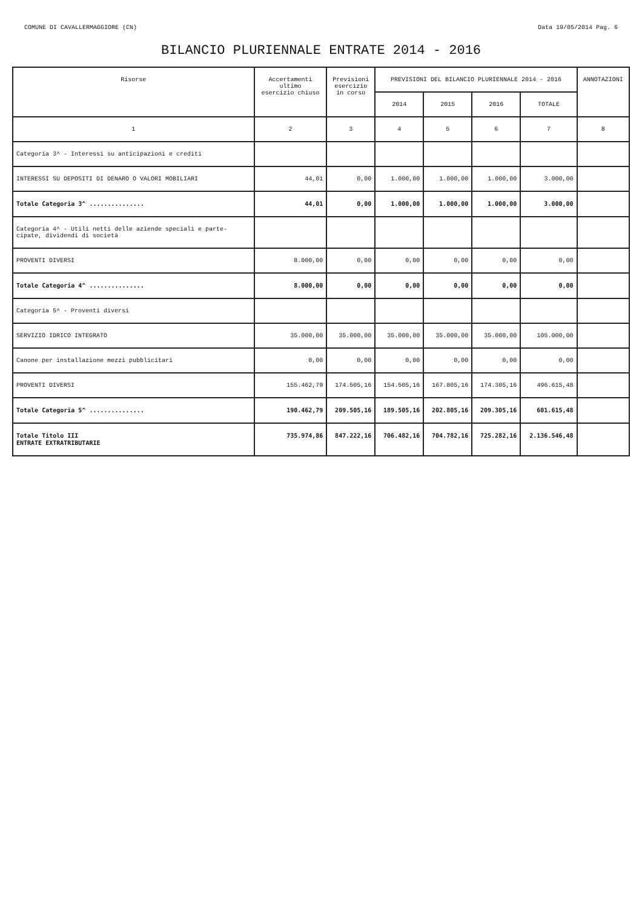COMUNE DI CAVALLERMAGGIORE (CN) Data 19/05/2014 Pag. 6
BILANCIO PLURIENNALE ENTRATE 2014 - 2016
| Risorse | Accertamenti ultimo esercizio chiuso | Previsioni esercizio in corso | PREVISIONI DEL BILANCIO PLURIENNALE 2014 - 2016 | | | | ANNOTAZIONI |
| --- | --- | --- | --- | --- | --- | --- | --- |
| | | | 2014 | 2015 | 2016 | TOTALE | |
| 1 | 2 | 3 | 4 | 5 | 6 | 7 | 8 |
| Categoria 3^ - Interessi su anticipazioni e crediti | | | | | | | |
| INTERESSI SU DEPOSITI DI DENARO O VALORI MOBILIARI | 44,01 | 0,00 | 1.000,00 | 1.000,00 | 1.000,00 | 3.000,00 | |
| Totale Categoria 3^ ............... | 44,01 | 0,00 | 1.000,00 | 1.000,00 | 1.000,00 | 3.000,00 | |
| Categoria 4^ - Utili netti delle aziende speciali e parte- cipate, dividendi di società | | | | | | | |
| PROVENTI DIVERSI | 8.000,00 | 0,00 | 0,00 | 0,00 | 0,00 | 0,00 | |
| Totale Categoria 4^ ............... | 8.000,00 | 0,00 | 0,00 | 0,00 | 0,00 | 0,00 | |
| Categoria 5^ - Proventi diversi | | | | | | | |
| SERVIZIO IDRICO INTEGRATO | 35.000,00 | 35.000,00 | 35.000,00 | 35.000,00 | 35.000,00 | 105.000,00 | |
| Canone per installazione mezzi pubblicitari | 0,00 | 0,00 | 0,00 | 0,00 | 0,00 | 0,00 | |
| PROVENTI DIVERSI | 155.462,79 | 174.505,16 | 154.505,16 | 167.805,16 | 174.305,16 | 496.615,48 | |
| Totale Categoria 5^ ............... | 190.462,79 | 209.505,16 | 189.505,16 | 202.805,16 | 209.305,16 | 601.615,48 | |
| Totale Titolo III ENTRATE EXTRATRIBUTARIE | 735.974,86 | 847.222,16 | 706.482,16 | 704.782,16 | 725.282,16 | 2.136.546,48 | |